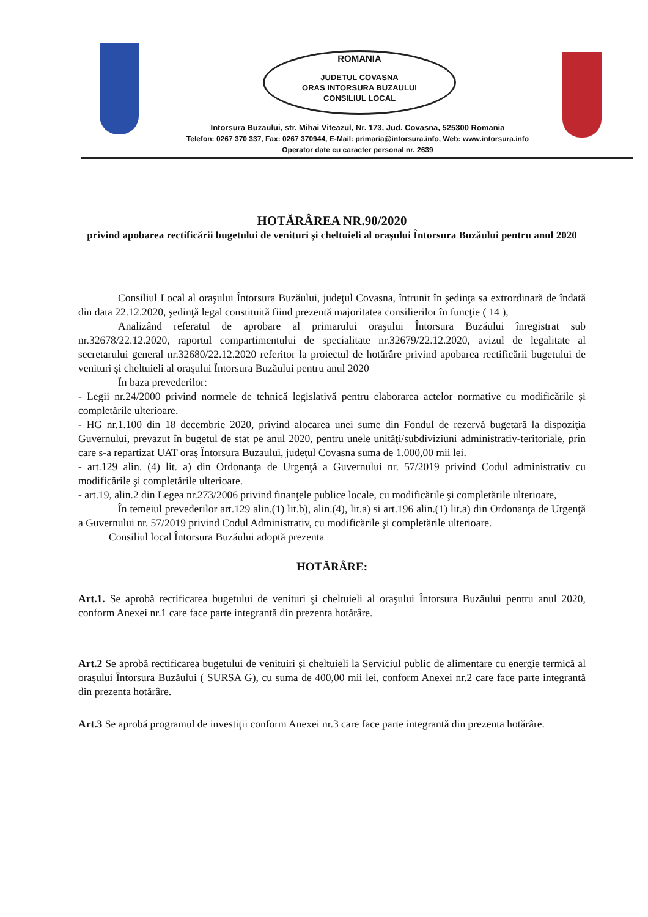ROMANIA
JUDETUL COVASNA
ORAS INTORSURA BUZAULUI
CONSILIUL LOCAL
Intorsura Buzaului, str. Mihai Viteazul, Nr. 173, Jud. Covasna, 525300 Romania
Telefon: 0267 370 337, Fax: 0267 370944, E-Mail: primaria@intorsura.info, Web: www.intorsura.info
Operator date cu caracter personal nr. 2639
HOTĂRÂREA NR.90/2020
privind apobarea rectificării bugetului de venituri şi cheltuieli al oraşului Întorsura Buzăului pentru anul 2020
Consiliul Local al oraşului Întorsura Buzăului, judeţul Covasna, întrunit în şedinţa sa extrordinară de îndată din data 22.12.2020, şedinţă legal constituită fiind prezentă majoritatea consilierilor în funcţie ( 14 ),
Analizând referatul de aprobare al primarului oraşului Întorsura Buzăului înregistrat sub nr.32678/22.12.2020, raportul compartimentului de specialitate nr.32679/22.12.2020, avizul de legalitate al secretarului general nr.32680/22.12.2020 referitor la proiectul de hotărâre privind apobarea rectificării bugetului de venituri şi cheltuieli al oraşului Întorsura Buzăului pentru anul 2020
În baza prevederilor:
- Legii nr.24/2000 privind normele de tehnică legislativă pentru elaborarea actelor normative cu modificările şi completările ulterioare.
- HG nr.1.100 din 18 decembrie 2020, privind alocarea unei sume din Fondul de rezervă bugetară la dispoziţia Guvernului, prevazut în bugetul de stat pe anul 2020, pentru unele unităţi/subdiviziuni administrativ-teritoriale, prin care s-a repartizat UAT oraş Întorsura Buzaului, judeţul Covasna suma de 1.000,00 mii lei.
- art.129 alin. (4) lit. a) din Ordonanţa de Urgenţă a Guvernului nr. 57/2019 privind Codul administrativ cu modificările şi completările ulterioare.
- art.19, alin.2 din Legea nr.273/2006 privind finanţele publice locale, cu modificările şi completările ulterioare,
În temeiul prevederilor art.129 alin.(1) lit.b), alin.(4), lit.a) si art.196 alin.(1) lit.a) din Ordonanţa de Urgenţă a Guvernului nr. 57/2019 privind Codul Administrativ, cu modificările şi completările ulterioare.
Consiliul local Întorsura Buzăului adoptă prezenta
HOTĂRÂRE:
Art.1. Se aprobă rectificarea bugetului de venituri şi cheltuieli al oraşului Întorsura Buzăului pentru anul 2020, conform Anexei nr.1 care face parte integrantă din prezenta hotărâre.
Art.2 Se aprobă rectificarea bugetului de venituiri şi cheltuieli la Serviciul public de alimentare cu energie termică al oraşului Întorsura Buzăului ( SURSA G), cu suma de 400,00 mii lei, conform Anexei nr.2 care face parte integrantă din prezenta hotărâre.
Art.3 Se aprobă programul de investiţii conform Anexei nr.3 care face parte integrantă din prezenta hotărâre.